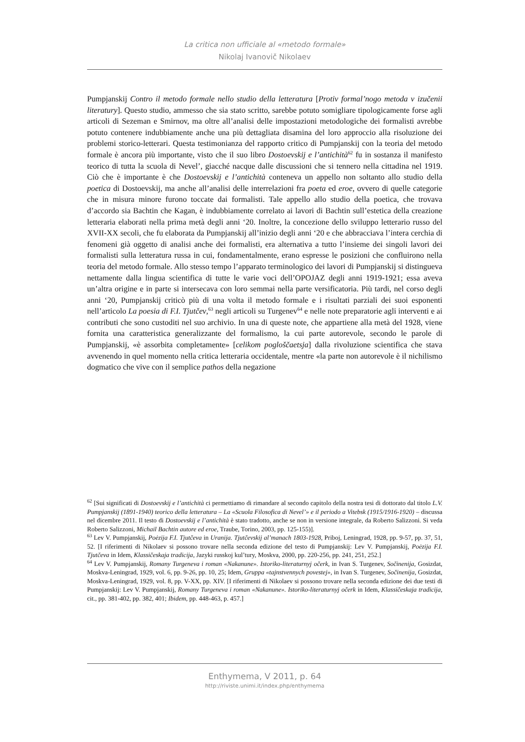La critica non ufficiale al «metodo formale»
Nikolaj Ivanovič Nikolaev
Pumpjanskij Contro il metodo formale nello studio della letteratura [Protiv formal’nogo metoda v izučenii literatury]. Questo studio, ammesso che sia stato scritto, sarebbe potuto somigliare tipologicamente forse agli articoli di Sezeman e Smirnov, ma oltre all’analisi delle impostazioni metodologiche dei formalisti avrebbe potuto contenere indubbiamente anche una più dettagliata disamina del loro approccio alla risoluzione dei problemi storico-letterari. Questa testimonianza del rapporto critico di Pumpjanskij con la teoria del metodo formale è ancora più importante, visto che il suo libro Dostoevskij e l’antichità<sup>62</sup> fu in sostanza il manifesto teorico di tutta la scuola di Nevel’, giacché nacque dalle discussioni che si tennero nella cittadina nel 1919. Ciò che è importante è che Dostoevskij e l’antichità conteneva un appello non soltanto allo studio della poetica di Dostoevskij, ma anche all’analisi delle interrelazioni fra poeta ed eroe, ovvero di quelle categorie che in misura minore furono toccate dai formalisti. Tale appello allo studio della poetica, che trovava d’accordo sia Bachtin che Kagan, è indubbiamente correlato ai lavori di Bachtin sull’estetica della creazione letteraria elaborati nella prima metà degli anni ‘20. Inoltre, la concezione dello sviluppo letterario russo del XVII-XX secoli, che fu elaborata da Pumpjanskij all’inizio degli anni ‘20 e che abbracciava l’intera cerchia di fenomeni già oggetto di analisi anche dei formalisti, era alternativa a tutto l’insieme dei singoli lavori dei formalisti sulla letteratura russa in cui, fondamentalmente, erano espresse le posizioni che confluirono nella teoria del metodo formale. Allo stesso tempo l’apparato terminologico dei lavori di Pumpjanskij si distingueva nettamente dalla lingua scientifica di tutte le varie voci dell’OPOJAZ degli anni 1919-1921; essa aveva un’altra origine e in parte si intersecava con loro semmai nella parte versificatoria. Più tardi, nel corso degli anni ‘20, Pumpjanskij criticò più di una volta il metodo formale e i risultati parziali dei suoi esponenti nell’articolo La poesia di F.I. Tjutčev,<sup>63</sup> negli articoli su Turgenev<sup>64</sup> e nelle note preparatorie agli interventi e ai contributi che sono custoditi nel suo archivio. In una di queste note, che appartiene alla metà del 1928, viene fornita una caratteristica generalizzante del formalismo, la cui parte autorevole, secondo le parole di Pumpjanskij, «è assorbita completamente» [celikom pogloščaetsja] dalla rivoluzione scientifica che stava avvenendo in quel momento nella critica letteraria occidentale, mentre «la parte non autorevole è il nichilismo dogmatico che vive con il semplice pathos della negazione
<sup>62</sup> [Sui significati di Dostoevskij e l’antichità ci permettiamo di rimandare al secondo capitolo della nostra tesi di dottorato dal titolo L.V. Pumpjanskij (1891-1940) teorico della letteratura – La «Scuola Filosofica di Nevel’» e il periodo a Vitebsk (1915/1916-1920) – discussa nel dicembre 2011. Il testo di Dostoevskij e l’antichità è stato tradotto, anche se non in versione integrale, da Roberto Salizzoni. Si veda Roberto Salizzoni, Michail Bachtin autore ed eroe, Traube, Torino, 2003, pp. 125-155)].
<sup>63</sup> Lev V. Pumpjanskij, Poėzija F.I. Tjutčeva in Uranija. Tjutčevskij al’manach 1803-1928, Priboj, Leningrad, 1928, pp. 9-57, pp. 37, 51, 52. [I riferimenti di Nikolaev si possono trovare nella seconda edizione del testo di Pumpjanskij: Lev V. Pumpjanskij, Poėzija F.I. Tjutčeva in Idem, Klassičeskaja tradicija, Jazyki russkoj kul’tury, Moskva, 2000, pp. 220-256, pp. 241, 251, 252.]
<sup>64</sup> Lev V. Pumpjanskij, Romany Turgeneva i roman «Nakanune». Istoriko-literaturnyj očerk, in Ivan S. Turgenev, Sočinenija, Gosizdat, Moskva-Leningrad, 1929, vol. 6, pp. 9-26, pp. 10, 25; Idem, Gruppa «tajnstvennych povestej», in Ivan S. Turgenev, Sočinenija, Gosizdat, Moskva-Leningrad, 1929, vol. 8, pp. V-XX, pp. XIV. [I riferimenti di Nikolaev si possono trovare nella seconda edizione dei due testi di Pumpjanskij: Lev V. Pumpjanskij, Romany Turgeneva i roman «Nakanune». Istoriko-literaturnyj očerk in Idem, Klassičeskaja tradicija, cit., pp. 381-402, pp. 382, 401; Ibidem, pp. 448-463, p. 457.]
Enthymema, V 2011, p. 64
http://riviste.unimi.it/index.php/enthymema